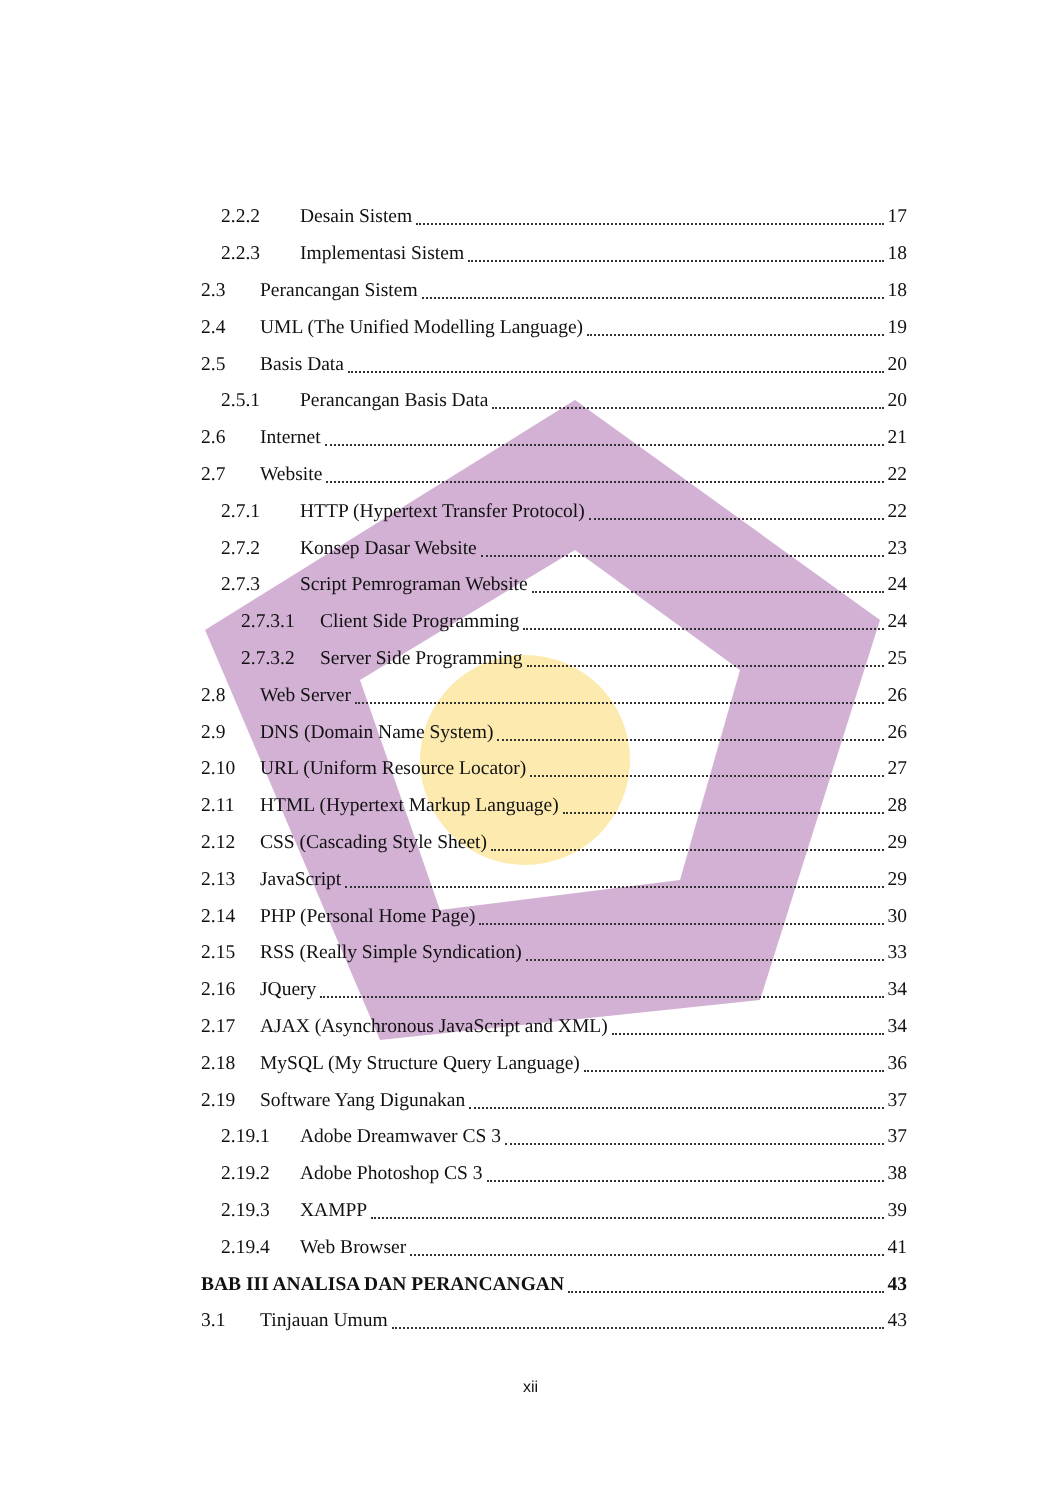2.2.2 Desain Sistem 17
2.2.3 Implementasi Sistem 18
2.3 Perancangan Sistem 18
2.4 UML (The Unified Modelling Language) 19
2.5 Basis Data 20
2.5.1 Perancangan Basis Data 20
2.6 Internet 21
2.7 Website 22
2.7.1 HTTP (Hypertext Transfer Protocol) 22
2.7.2 Konsep Dasar Website 23
2.7.3 Script Pemrograman Website 24
2.7.3.1 Client Side Programming 24
2.7.3.2 Server Side Programming 25
2.8 Web Server 26
2.9 DNS (Domain Name System) 26
2.10 URL (Uniform Resource Locator) 27
2.11 HTML (Hypertext Markup Language) 28
2.12 CSS (Cascading Style Sheet) 29
2.13 JavaScript 29
2.14 PHP (Personal Home Page) 30
2.15 RSS (Really Simple Syndication) 33
2.16 JQuery 34
2.17 AJAX (Asynchronous JavaScript and XML) 34
2.18 MySQL (My Structure Query Language) 36
2.19 Software Yang Digunakan 37
2.19.1 Adobe Dreamwaver CS 3 37
2.19.2 Adobe Photoshop CS 3 38
2.19.3 XAMPP 39
2.19.4 Web Browser 41
BAB III ANALISA DAN PERANCANGAN 43
3.1 Tinjauan Umum 43
xii